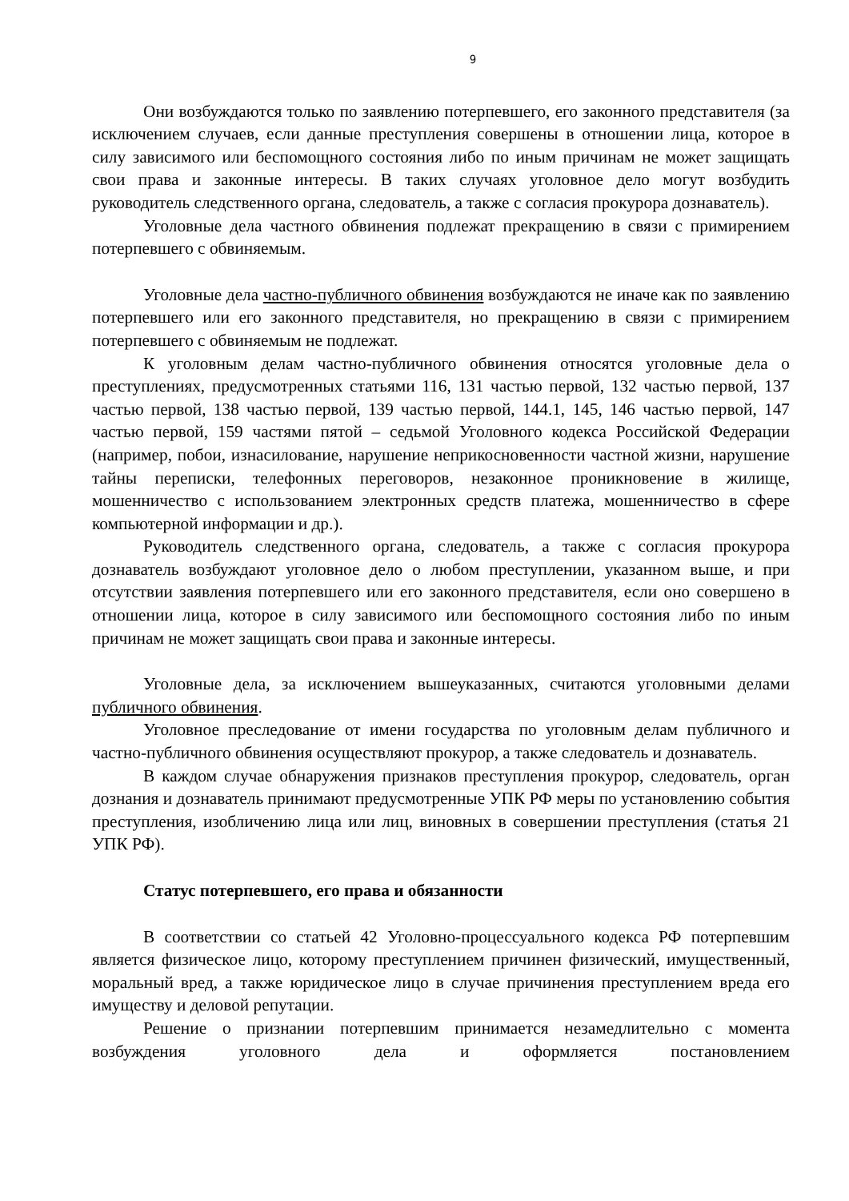9
Они возбуждаются только по заявлению потерпевшего, его законного представителя (за исключением случаев, если данные преступления совершены в отношении лица, которое в силу зависимого или беспомощного состояния либо по иным причинам не может защищать свои права и законные интересы. В таких случаях уголовное дело могут возбудить руководитель следственного органа, следователь, а также с согласия прокурора дознаватель).
Уголовные дела частного обвинения подлежат прекращению в связи с примирением потерпевшего с обвиняемым.
Уголовные дела частно-публичного обвинения возбуждаются не иначе как по заявлению потерпевшего или его законного представителя, но прекращению в связи с примирением потерпевшего с обвиняемым не подлежат.
К уголовным делам частно-публичного обвинения относятся уголовные дела о преступлениях, предусмотренных статьями 116, 131 частью первой, 132 частью первой, 137 частью первой, 138 частью первой, 139 частью первой, 144.1, 145, 146 частью первой, 147 частью первой, 159 частями пятой – седьмой Уголовного кодекса Российской Федерации (например, побои, изнасилование, нарушение неприкосновенности частной жизни, нарушение тайны переписки, телефонных переговоров, незаконное проникновение в жилище, мошенничество с использованием электронных средств платежа, мошенничество в сфере компьютерной информации и др.).
Руководитель следственного органа, следователь, а также с согласия прокурора дознаватель возбуждают уголовное дело о любом преступлении, указанном выше, и при отсутствии заявления потерпевшего или его законного представителя, если оно совершено в отношении лица, которое в силу зависимого или беспомощного состояния либо по иным причинам не может защищать свои права и законные интересы.
Уголовные дела, за исключением вышеуказанных, считаются уголовными делами публичного обвинения.
Уголовное преследование от имени государства по уголовным делам публичного и частно-публичного обвинения осуществляют прокурор, а также следователь и дознаватель.
В каждом случае обнаружения признаков преступления прокурор, следователь, орган дознания и дознаватель принимают предусмотренные УПК РФ меры по установлению события преступления, изобличению лица или лиц, виновных в совершении преступления (статья 21 УПК РФ).
Статус потерпевшего, его права и обязанности
В соответствии со статьей 42 Уголовно-процессуального кодекса РФ потерпевшим является физическое лицо, которому преступлением причинен физический, имущественный, моральный вред, а также юридическое лицо в случае причинения преступлением вреда его имуществу и деловой репутации.
Решение о признании потерпевшим принимается незамедлительно с момента возбуждения уголовного дела и оформляется постановлением